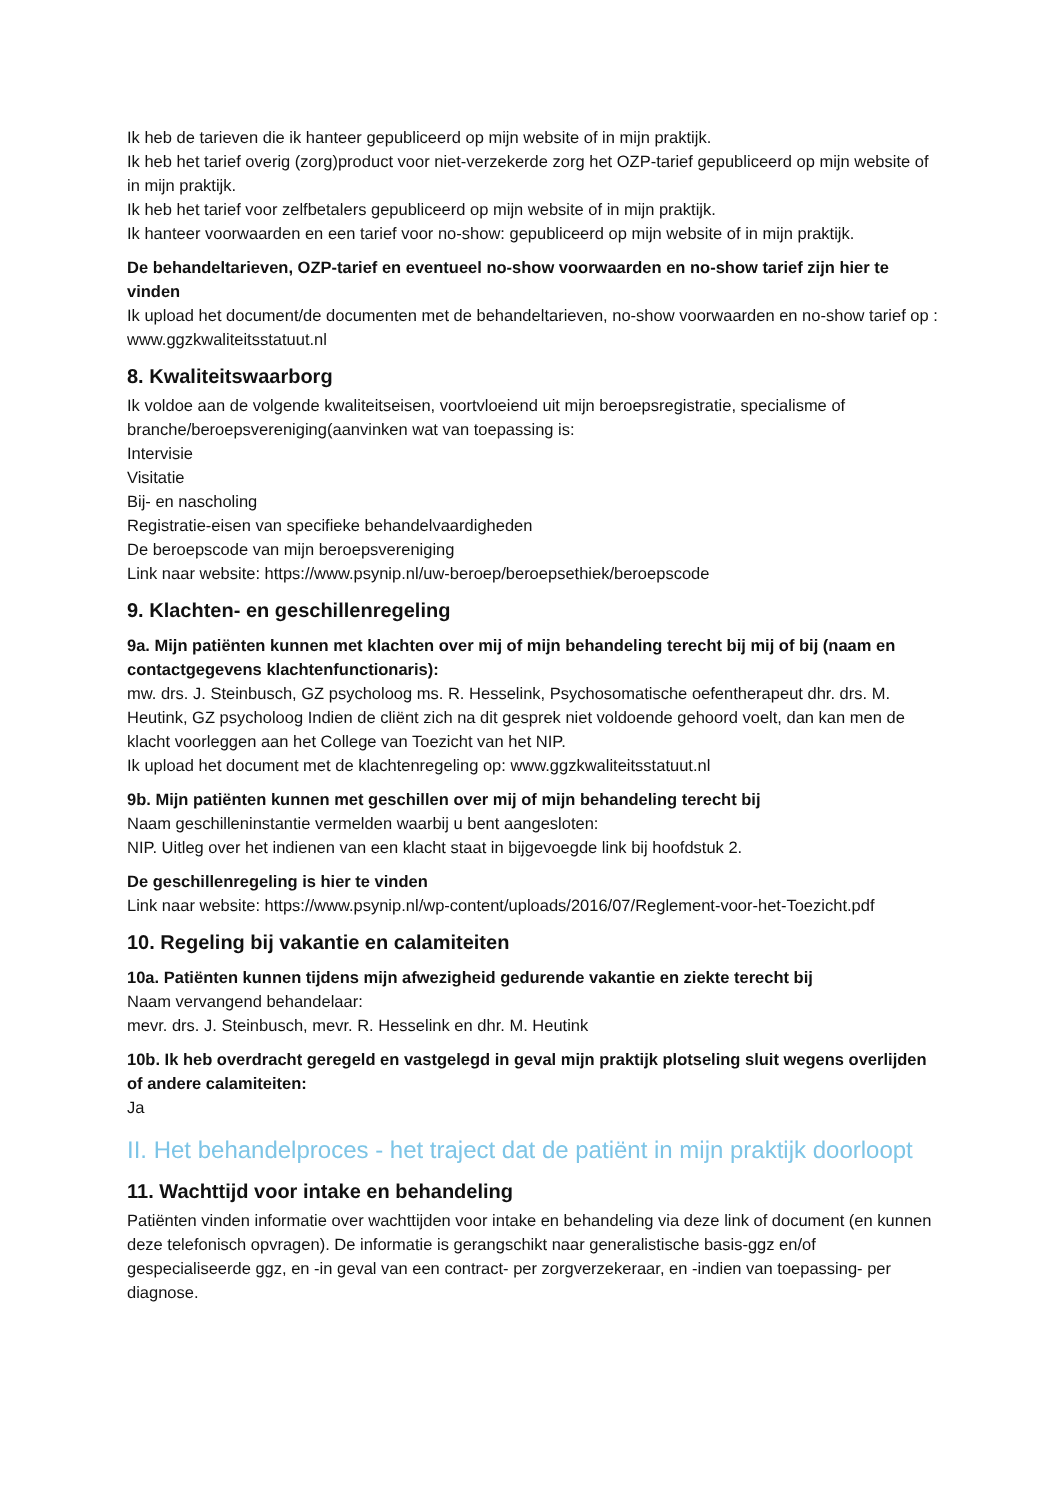Ik heb de tarieven die ik hanteer gepubliceerd op mijn website of in mijn praktijk.
Ik heb het tarief overig (zorg)product voor niet-verzekerde zorg het OZP-tarief gepubliceerd op mijn website of in mijn praktijk.
Ik heb het tarief voor zelfbetalers gepubliceerd op mijn website of in mijn praktijk.
Ik hanteer voorwaarden en een tarief voor no-show: gepubliceerd op mijn website of in mijn praktijk.
De behandeltarieven, OZP-tarief en eventueel no-show voorwaarden en no-show tarief zijn hier te vinden
Ik upload het document/de documenten met de behandeltarieven, no-show voorwaarden en no-show tarief op : www.ggzkwaliteitsstatuut.nl
8. Kwaliteitswaarborg
Ik voldoe aan de volgende kwaliteitseisen, voortvloeiend uit mijn beroepsregistratie, specialisme of branche/beroepsvereniging(aanvinken wat van toepassing is:
Intervisie
Visitatie
Bij- en nascholing
Registratie-eisen van specifieke behandelvaardigheden
De beroepscode van mijn beroepsvereniging
Link naar website: https://www.psynip.nl/uw-beroep/beroepsethiek/beroepscode
9. Klachten- en geschillenregeling
9a. Mijn patiënten kunnen met klachten over mij of mijn behandeling terecht bij mij of bij (naam en contactgegevens klachtenfunctionaris):
mw. drs. J. Steinbusch, GZ psycholoog ms. R. Hesselink, Psychosomatische oefentherapeut dhr. drs. M. Heutink, GZ psycholoog Indien de cliënt zich na dit gesprek niet voldoende gehoord voelt, dan kan men de klacht voorleggen aan het College van Toezicht van het NIP.
Ik upload het document met de klachtenregeling op: www.ggzkwaliteitsstatuut.nl
9b. Mijn patiënten kunnen met geschillen over mij of mijn behandeling terecht bij
Naam geschilleninstantie vermelden waarbij u bent aangesloten:
NIP. Uitleg over het indienen van een klacht staat in bijgevoegde link bij hoofdstuk 2.
De geschillenregeling is hier te vinden
Link naar website: https://www.psynip.nl/wp-content/uploads/2016/07/Reglement-voor-het-Toezicht.pdf
10. Regeling bij vakantie en calamiteiten
10a. Patiënten kunnen tijdens mijn afwezigheid gedurende vakantie en ziekte terecht bij
Naam vervangend behandelaar:
mevr. drs. J. Steinbusch, mevr. R. Hesselink en dhr. M. Heutink
10b. Ik heb overdracht geregeld en vastgelegd in geval mijn praktijk plotseling sluit wegens overlijden of andere calamiteiten:
Ja
II. Het behandelproces - het traject dat de patiënt in mijn praktijk doorloopt
11. Wachttijd voor intake en behandeling
Patiënten vinden informatie over wachttijden voor intake en behandeling via deze link of document (en kunnen deze telefonisch opvragen). De informatie is gerangschikt naar generalistische basis-ggz en/of gespecialiseerde ggz, en -in geval van een contract- per zorgverzekeraar, en -indien van toepassing- per diagnose.